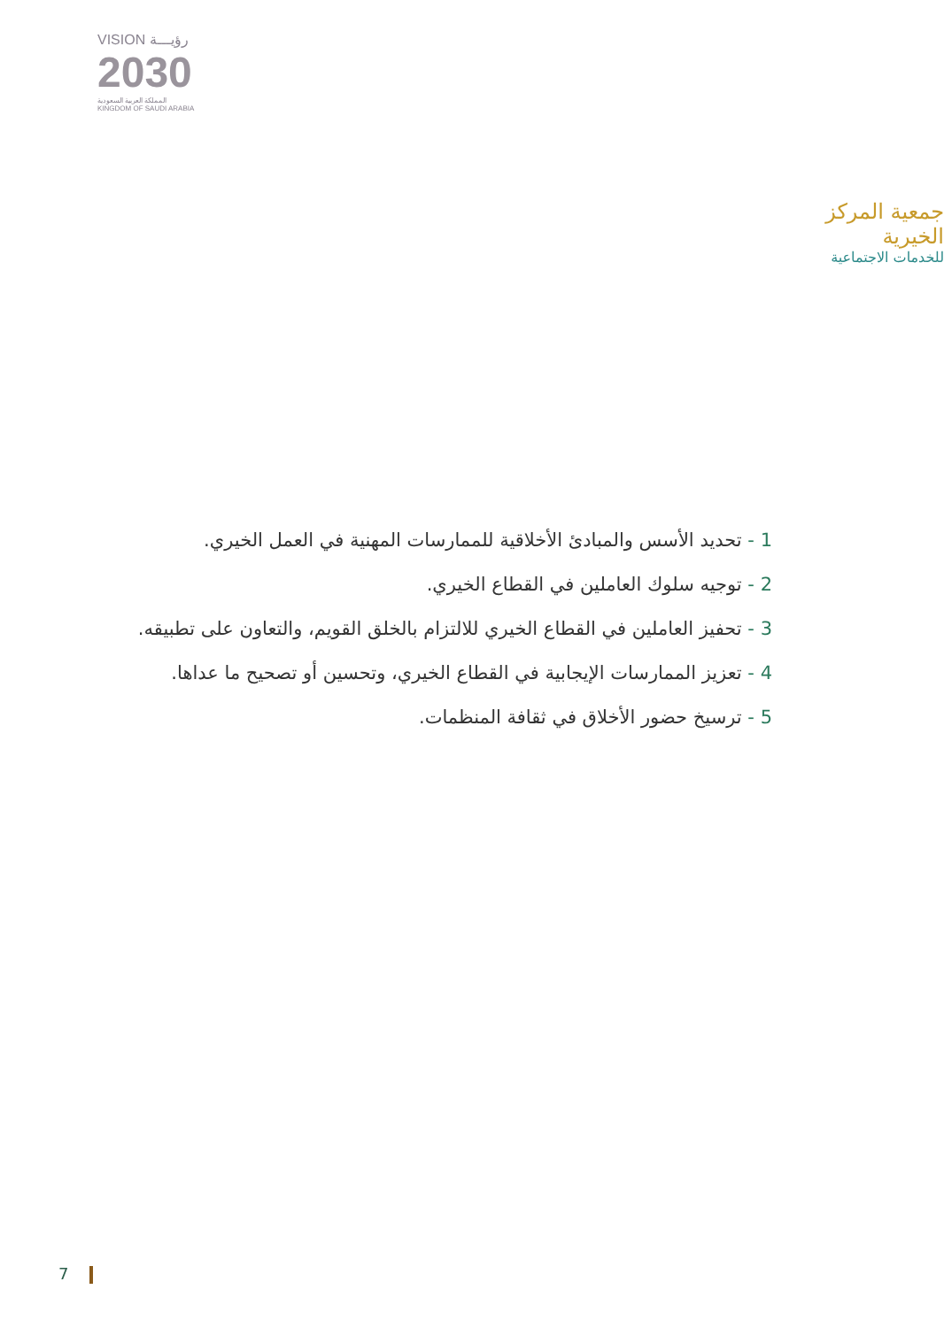VISION رؤيـــة
2030
المملكة العربية السعودية
KINGDOM OF SAUDI ARABIA
جمعية المركز الخيرية
للخدمات الاجتماعية
1 - تحديد الأسس والمبادئ الأخلاقية للممارسات المهنية في العمل الخيري.
2 - توجيه سلوك العاملين في القطاع الخيري.
3 - تحفيز العاملين في القطاع الخيري للالتزام بالخلق القويم، والتعاون على تطبيقه.
4 - تعزيز الممارسات الإيجابية في القطاع الخيري، وتحسين أو تصحيح ما عداها.
5 - ترسيخ حضور الأخلاق في ثقافة المنظمات.
7